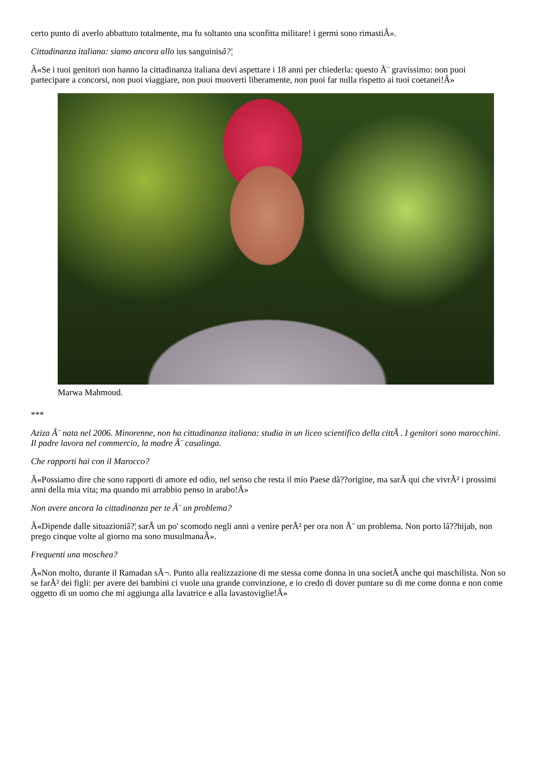certo punto di averlo abbattuto totalmente, ma fu soltanto una sconfitta militare! i germi sono rimastiÂ».
Cittadinanza italiana: siamo ancora allo ius sanguinisâ?¦
Â«Se i tuoi genitori non hanno la cittadinanza italiana devi aspettare i 18 anni per chiederla: questo Ã¨ gravissimo: non puoi partecipare a concorsi, non puoi viaggiare, non puoi muoverti liberamente, non puoi far nulla rispetto ai tuoi coetanei!Â»
Marwa Mahmoud.
***
Aziza Ã¨ nata nel 2006. Minorenne, non ha cittadinanza italiana: studia in un liceo scientifico della cittÃ . I genitori sono marocchini. Il padre lavora nel commercio, la madre Ã¨ casalinga.
Che rapporti hai con il Marocco?
Â«Possiamo dire che sono rapporti di amore ed odio, nel senso che resta il mio Paese dâ??origine, ma sarÃ qui che vivrÃ² i prossimi anni della mia vita; ma quando mi arrabbio penso in arabo!Â»
Non avere ancora la cittadinanza per te Ã¨ un problema?
Â«Dipende dalle situazioniâ?¦ sarÃ un po' scomodo negli anni a venire perÃ² per ora non Ã¨ un problema. Non porto lâ??hijab, non prego cinque volte al giorno ma sono musulmanaÂ».
Frequenti una moschea?
Â«Non molto, durante il Ramadan sÃ¬. Punto alla realizzazione di me stessa come donna in una societÃ anche qui maschilista. Non so se farÃ² dei figli: per avere dei bambini ci vuole una grande convinzione, e io credo di dover puntare su di me come donna e non come oggetto di un uomo che mi aggiunga alla lavatrice e alla lavastoviglie!Â»